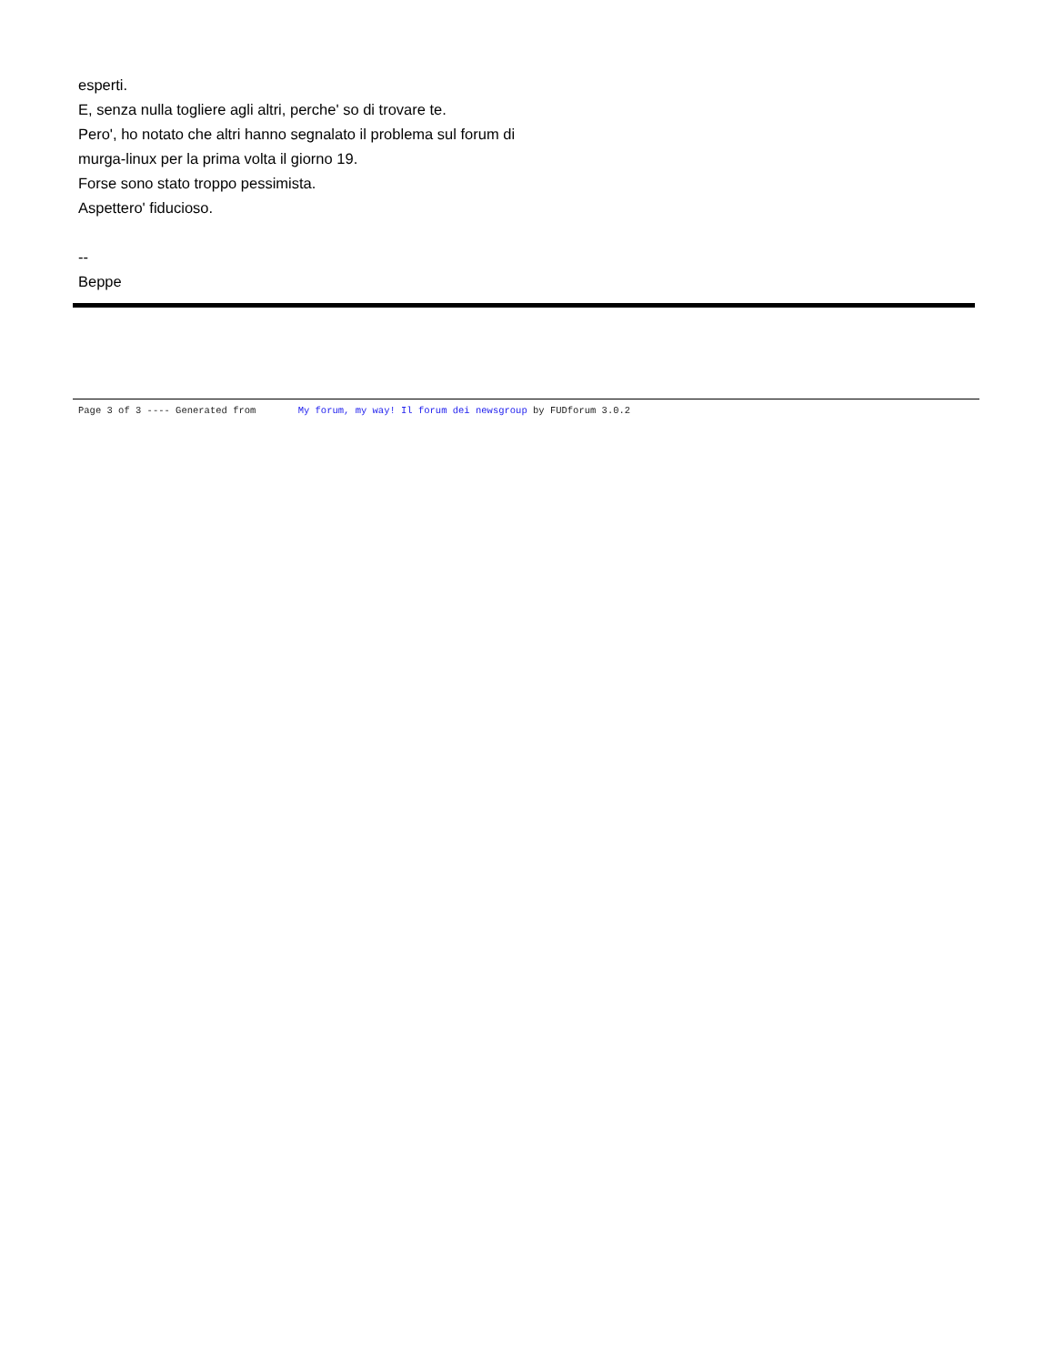esperti.
E, senza nulla togliere agli altri, perche' so di trovare te.
Pero', ho notato che altri hanno segnalato il problema sul forum di
murga-linux per la prima volta il giorno 19.
Forse sono stato troppo pessimista.
Aspettero' fiducioso.
--
Beppe
Page 3 of 3 ---- Generated from My forum, my way! Il forum dei newsgroup by FUDforum 3.0.2